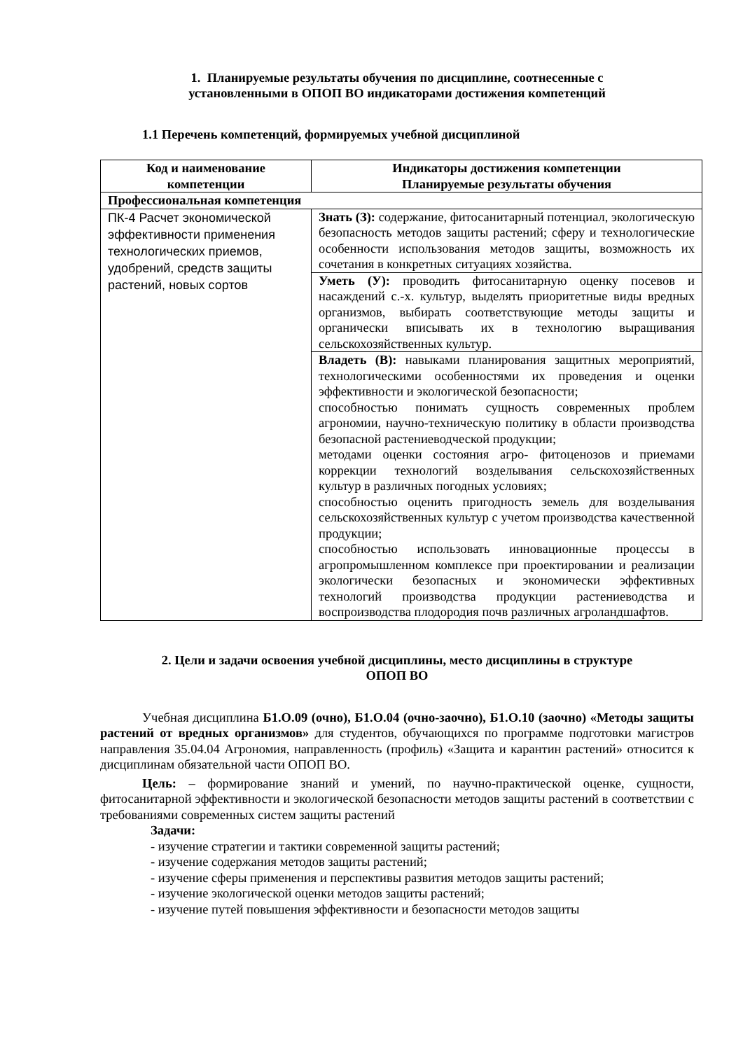1. Планируемые результаты обучения по дисциплине, соотнесенные с
установленными в ОПОП ВО индикаторами достижения компетенций
1.1 Перечень компетенций, формируемых учебной дисциплиной
| Код и наименование компетенции | Индикаторы достижения компетенции Планируемые результаты обучения |
| --- | --- |
| Профессиональная компетенция | |
| ПК-4 Расчет экономической эффективности применения технологических приемов, удобрений, средств защиты растений, новых сортов | Знать (З): содержание, фитосанитарный потенциал, экологическую безопасность методов защиты растений; сферу и технологические особенности использования методов защиты, возможность их сочетания в конкретных ситуациях хозяйства. |
| | Уметь (У): проводить фитосанитарную оценку посевов и насаждений с.-х. культур, выделять приоритетные виды вредных организмов, выбирать соответствующие методы защиты и органически вписывать их в технологию выращивания сельскохозяйственных культур. |
| | Владеть (В): навыками планирования защитных мероприятий, технологическими особенностями их проведения и оценки эффективности и экологической безопасности; способностью понимать сущность современных проблем агрономии, научно-техническую политику в области производства безопасной растениеводческой продукции; методами оценки состояния агро- фитоценозов и приемами коррекции технологий возделывания сельскохозяйственных культур в различных погодных условиях; способностью оценить пригодность земель для возделывания сельскохозяйственных культур с учетом производства качественной продукции; способностью использовать инновационные процессы в агропромышленном комплексе при проектировании и реализации экологически безопасных и экономически эффективных технологий производства продукции растениеводства и воспроизводства плодородия почв различных агроландшафтов. |
2. Цели и задачи освоения учебной дисциплины, место дисциплины в структуре
ОПОП ВО
Учебная дисциплина Б1.О.09 (очно), Б1.О.04 (очно-заочно), Б1.О.10 (заочно) «Методы защиты растений от вредных организмов» для студентов, обучающихся по программе подготовки магистров направления 35.04.04 Агрономия, направленность (профиль) «Защита и карантин растений» относится к дисциплинам обязательной части ОПОП ВО.
Цель: – формирование знаний и умений, по научно-практической оценке, сущности, фитосанитарной эффективности и экологической безопасности методов защиты растений в соответствии с требованиями современных систем защиты растений
Задачи:
- изучение стратегии и тактики современной защиты растений;
- изучение содержания методов защиты растений;
- изучение сферы применения и перспективы развития методов защиты растений;
- изучение экологической оценки методов защиты растений;
- изучение путей повышения эффективности и безопасности методов защиты